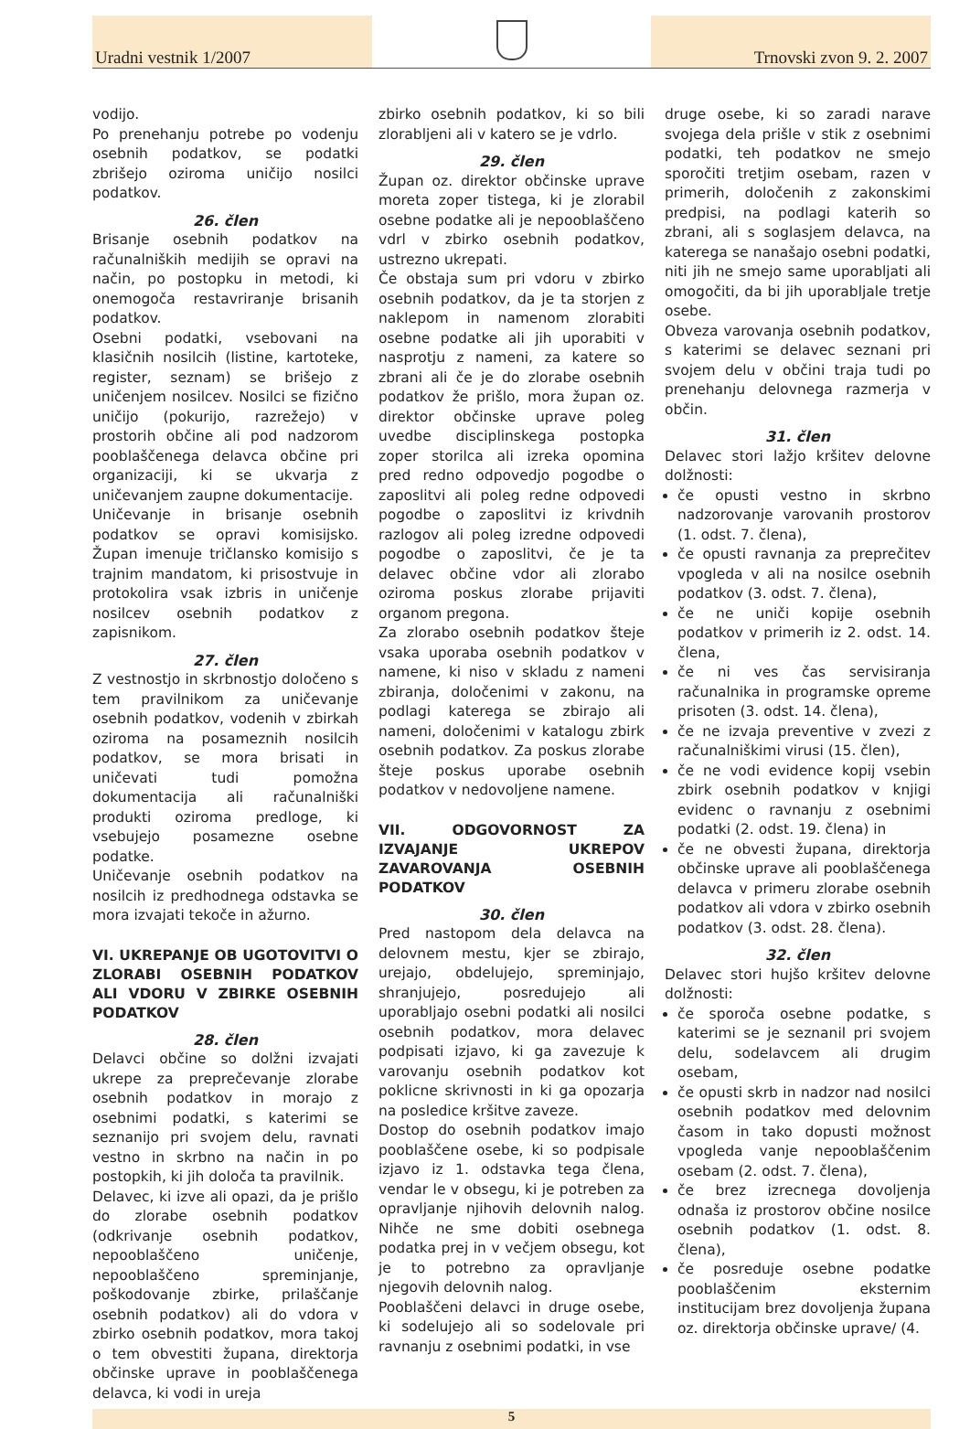Uradni vestnik 1/2007
Trnovski zvon 9. 2. 2007
vodijo.
Po prenehanju potrebe po vodenju osebnih podatkov, se podatki zbrišejo oziroma uničijo nosilci podatkov.
26. člen
Brisanje osebnih podatkov na računalniških medijih se opravi na način, po postopku in metodi, ki onemogoča restavriranje brisanih podatkov.
Osebni podatki, vsebovani na klasičnih nosilcih (listine, kartoteke, register, seznam) se brišejo z uničenjem nosilcev. Nosilci se fizično uničijo (pokurijo, razrežejo) v prostorih občine ali pod nadzorom pooblaščenega delavca občine pri organizaciji, ki se ukvarja z uničevanjem zaupne dokumentacije.
Uničevanje in brisanje osebnih podatkov se opravi komisijsko. Župan imenuje tričlansko komisijo s trajnim mandatom, ki prisostvuje in protokolira vsak izbris in uničenje nosilcev osebnih podatkov z zapisnikom.
27. člen
Z vestnostjo in skrbnostjo določeno s tem pravilnikom za uničevanje osebnih podatkov, vodenih v zbirkah oziroma na posameznih nosilcih podatkov, se mora brisati in uničevati tudi pomožna dokumentacija ali računalniški produkti oziroma predloge, ki vsebujejo posamezne osebne podatke.
Uničevanje osebnih podatkov na nosilcih iz predhodnega odstavka se mora izvajati tekoče in ažurno.
VI. UKREPANJE OB UGOTOVITVI O ZLORABI OSEBNIH PODATKOV ALI VDORU V ZBIRKE OSEBNIH PODATKOV
28. člen
Delavci občine so dolžni izvajati ukrepe za preprečevanje zlorabe osebnih podatkov in morajo z osebnimi podatki, s katerimi se seznanijo pri svojem delu, ravnati vestno in skrbno na način in po postopkih, ki jih določa ta pravilnik.
Delavec, ki izve ali opazi, da je prišlo do zlorabe osebnih podatkov (odkrivanje osebnih podatkov, nepooblaščeno uničenje, nepooblaščeno spreminjanje, poškodovanje zbirke, prilaščanje osebnih podatkov) ali do vdora v zbirko osebnih podatkov, mora takoj o tem obvestiti župana, direktorja občinske uprave in pooblaščenega delavca, ki vodi in ureja
zbirko osebnih podatkov, ki so bili zlorabljeni ali v katero se je vdrlo.
29. člen
Župan oz. direktor občinske uprave moreta zoper tistega, ki je zlorabil osebne podatke ali je nepooblaščeno vdrl v zbirko osebnih podatkov, ustrezno ukrepati.
Če obstaja sum pri vdoru v zbirko osebnih podatkov, da je ta storjen z naklepom in namenom zlorabiti osebne podatke ali jih uporabiti v nasprotju z nameni, za katere so zbrani ali če je do zlorabe osebnih podatkov že prišlo, mora župan oz. direktor občinske uprave poleg uvedbe disciplinskega postopka zoper storilca ali izreka opomina pred redno odpovedjo pogodbe o zaposlitvi ali poleg redne odpovedi pogodbe o zaposlitvi iz krivdnih razlogov ali poleg izredne odpovedi pogodbe o zaposlitvi, če je ta delavec občine vdor ali zlorabo oziroma poskus zlorabe prijaviti organom pregona.
Za zlorabo osebnih podatkov šteje vsaka uporaba osebnih podatkov v namene, ki niso v skladu z nameni zbiranja, določenimi v zakonu, na podlagi katerega se zbirajo ali nameni, določenimi v katalogu zbirk osebnih podatkov. Za poskus zlorabe šteje poskus uporabe osebnih podatkov v nedovoljene namene.
VII. ODGOVORNOST ZA IZVAJANJE UKREPOV ZAVAROVANJA OSEBNIH PODATKOV
30. člen
Pred nastopom dela delavca na delovnem mestu, kjer se zbirajo, urejajo, obdelujejo, spreminjajo, shranjujejo, posredujejo ali uporabljajo osebni podatki ali nosilci osebnih podatkov, mora delavec podpisati izjavo, ki ga zavezuje k varovanju osebnih podatkov kot poklicne skrivnosti in ki ga opozarja na posledice kršitve zaveze.
Dostop do osebnih podatkov imajo pooblaščene osebe, ki so podpisale izjavo iz 1. odstavka tega člena, vendar le v obsegu, ki je potreben za opravljanje njihovih delovnih nalog. Nihče ne sme dobiti osebnega podatka prej in v večjem obsegu, kot je to potrebno za opravljanje njegovih delovnih nalog.
Pooblaščeni delavci in druge osebe, ki sodelujejo ali so sodelovale pri ravnanju z osebnimi podatki, in vse
druge osebe, ki so zaradi narave svojega dela prišle v stik z osebnimi podatki, teh podatkov ne smejo sporočiti tretjim osebam, razen v primerih, določenih z zakonskimi predpisi, na podlagi katerih so zbrani, ali s soglasjem delavca, na katerega se nanašajo osebni podatki, niti jih ne smejo same uporabljati ali omogočiti, da bi jih uporabljale tretje osebe.
Obveza varovanja osebnih podatkov, s katerimi se delavec seznani pri svojem delu v občini traja tudi po prenehanju delovnega razmerja v občin.
31. člen
Delavec stori lažjo kršitev delovne dolžnosti:
če opusti vestno in skrbno nadzorovanje varovanih prostorov (1. odst. 7. člena),
če opusti ravnanja za preprečitev vpogleda v ali na nosilce osebnih podatkov (3. odst. 7. člena),
če ne uniči kopije osebnih podatkov v primerih iz 2. odst. 14. člena,
če ni ves čas servisiranja računalnika in programske opreme prisoten (3. odst. 14. člena),
če ne izvaja preventive v zvezi z računalniškimi virusi (15. člen),
če ne vodi evidence kopij vsebin zbirk osebnih podatkov v knjigi evidenc o ravnanju z osebnimi podatki (2. odst. 19. člena) in
če ne obvesti župana, direktorja občinske uprave ali pooblaščenega delavca v primeru zlorabe osebnih podatkov ali vdora v zbirko osebnih podatkov (3. odst. 28. člena).
32. člen
Delavec stori hujšo kršitev delovne dolžnosti:
če sporoča osebne podatke, s katerimi se je seznanil pri svojem delu, sodelavcem ali drugim osebam,
če opusti skrb in nadzor nad nosilci osebnih podatkov med delovnim časom in tako dopusti možnost vpogleda vanje nepooblaščenim osebam (2. odst. 7. člena),
če brez izrecnega dovoljenja odnaša iz prostorov občine nosilce osebnih podatkov (1. odst. 8. člena),
če posreduje osebne podatke pooblaščenim eksternim institucijam brez dovoljenja župana oz. direktorja občinske uprave/ (4.
5